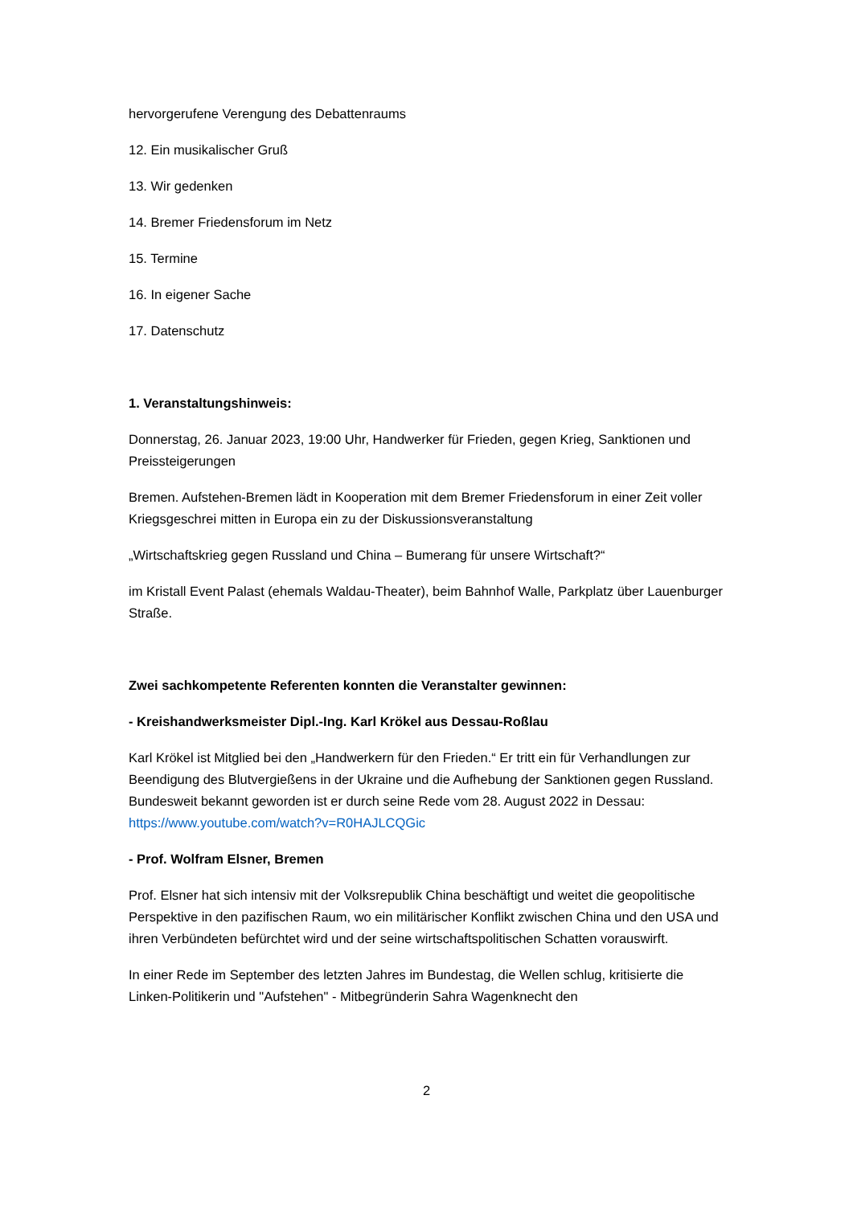hervorgerufene Verengung des Debattenraums
12. Ein musikalischer Gruß
13. Wir gedenken
14. Bremer Friedensforum im Netz
15. Termine
16. In eigener Sache
17. Datenschutz
1. Veranstaltungshinweis:
Donnerstag, 26. Januar 2023, 19:00 Uhr, Handwerker für Frieden, gegen Krieg, Sanktionen und Preissteigerungen
Bremen. Aufstehen-Bremen lädt in Kooperation mit dem Bremer Friedensforum in einer Zeit voller Kriegsgeschrei mitten in Europa ein zu der Diskussionsveranstaltung
„Wirtschaftskrieg gegen Russland und China – Bumerang für unsere Wirtschaft?“
im Kristall Event Palast (ehemals Waldau-Theater), beim Bahnhof Walle, Parkplatz über Lauenburger Straße.
Zwei sachkompetente Referenten konnten die Veranstalter gewinnen:
- Kreishandwerksmeister Dipl.-Ing. Karl Krökel aus Dessau-Roßlau
Karl Krökel ist Mitglied bei den „Handwerkern für den Frieden.“ Er tritt ein für Verhandlungen zur Beendigung des Blutvergießens in der Ukraine und die Aufhebung der Sanktionen gegen Russland. Bundesweit bekannt geworden ist er durch seine Rede vom 28. August 2022 in Dessau: https://www.youtube.com/watch?v=R0HAJLCQGic
- Prof. Wolfram Elsner, Bremen
Prof. Elsner hat sich intensiv mit der Volksrepublik China beschäftigt und weitet die geopolitische Perspektive in den pazifischen Raum, wo ein militärischer Konflikt zwischen China und den USA und ihren Verbündeten befürchtet wird und der seine wirtschaftspolitischen Schatten vorauswirft.
In einer Rede im September des letzten Jahres im Bundestag, die Wellen schlug, kritisierte die Linken-Politikerin und "Aufstehen" - Mitbegründerin Sahra Wagenknecht den
2